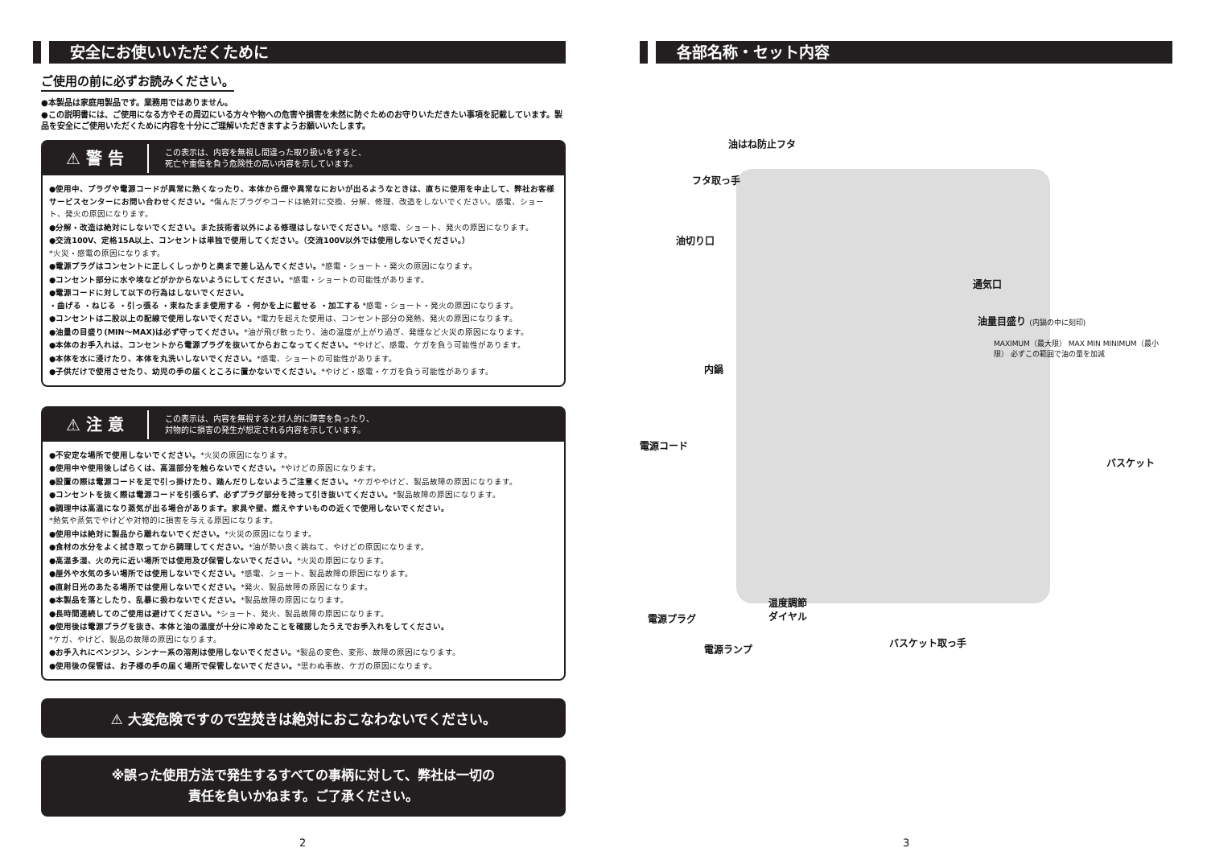安全にお使いいただくために
ご使用の前に必ずお読みください。
●本製品は家庭用製品です。業務用ではありません。
●この説明書には、ご使用になる方やその周辺にいる方々や物への危害や損害を未然に防ぐためのお守りいただきたい事項を記載しています。製品を安全にご使用いただくために内容を十分にご理解いただきますようお願いいたします。
⚠ 警 告 この表示は、内容を無視し間違った取り扱いをすると、
死亡や重傷を負う危険性の高い内容を示しています。
●使用中、プラグや電源コードが異常に熱くなったり、本体から煙や異常なにおいが出るようなときは、直ちに使用を中止して、弊社お客様サービスセンターにお問い合わせください。*傷んだプラグやコードは絶対に交換、分解、修理、改造をしないでください。感電、ショート、発火の原因になります。
●分解・改造は絶対にしないでください。また技術者以外による修理はしないでください。*感電、ショート、発火の原因になります。
●交流100V、定格15A以上、コンセントは単独で使用してください。（交流100V以外では使用しないでください。）
*火災・感電の原因になります。
●電源プラグはコンセントに正しくしっかりと奥まで差し込んでください。*感電・ショート・発火の原因になります。
●コンセント部分に水や埃などがかからないようにしてください。*感電・ショートの可能性があります。
●電源コードに対して以下の行為はしないでください。
・曲げる ・ねじる ・引っ張る ・束ねたまま使用する ・何かを上に載せる ・加工する *感電・ショート・発火の原因になります。
●コンセントは二股以上の配線で使用しないでください。*電力を超えた使用は、コンセント部分の発熱、発火の原因になります。
●油量の目盛り(MIN〜MAX)は必ず守ってください。*油が飛び散ったり、油の温度が上がり過ぎ、発煙など火災の原因になります。
●本体のお手入れは、コンセントから電源プラグを抜いてからおこなってください。*やけど、感電、ケガを負う可能性があります。
●本体を水に浸けたり、本体を丸洗いしないでください。*感電、ショートの可能性があります。
●子供だけで使用させたり、幼児の手の届くところに置かないでください。*やけど・感電・ケガを負う可能性があります。
⚠ 注 意 この表示は、内容を無視すると対人的に障害を負ったり、
対物的に損害の発生が想定される内容を示しています。
●不安定な場所で使用しないでください。*火災の原因になります。
●使用中や使用後しばらくは、高温部分を触らないでください。*やけどの原因になります。
●設置の際は電源コードを足で引っ掛けたり、踏んだりしないようご注意ください。*ケガややけど、製品故障の原因になります。
●コンセントを抜く際は電源コードを引張らず、必ずプラグ部分を持って引き抜いてください。*製品故障の原因になります。
●調理中は高温になり蒸気が出る場合があります。家具や壁、燃えやすいものの近くで使用しないでください。
*熱気や蒸気でやけどや対物的に損害を与える原因になります。
●使用中は絶対に製品から離れないでください。*火災の原因になります。
●食材の水分をよく拭き取ってから調理してください。*油が勢い良く跳ねて、やけどの原因になります。
●高温多湿、火の元に近い場所では使用及び保管しないでください。*火災の原因になります。
●屋外や水気の多い場所では使用しないでください。*感電、ショート、製品故障の原因になります。
●直射日光のあたる場所では使用しないでください。*発火、製品故障の原因になります。
●本製品を落としたり、乱暴に扱わないでください。*製品故障の原因になります。
●長時間連続してのご使用は避けてください。*ショート、発火、製品故障の原因になります。
●使用後は電源プラグを抜き、本体と油の温度が十分に冷めたことを確認したうえでお手入れをしてください。
*ケガ、やけど、製品の故障の原因になります。
●お手入れにベンジン、シンナー系の溶剤は使用しないでください。*製品の変色、変形、故障の原因になります。
●使用後の保管は、お子様の手の届く場所で保管しないでください。*思わぬ事故、ケガの原因になります。
⚠ 大変危険ですので空焚きは絶対におこなわないでください。
※誤った使用方法で発生するすべての事柄に対して、弊社は一切の
責任を負いかねます。ご了承ください。
各部名称・セット内容
油はね防止フタ
フタ取っ手
油切り口
通気口
油量目盛り (内鍋の中に刻印)
MAXIMUM（最大限） MAX MIN MINIMUM（最小限） 必ずこの範囲で油の量を加減
内鍋
電源コード
バスケット
温度調節
ダイヤル
電源プラグ
電源ランプ
バスケット取っ手
2 3